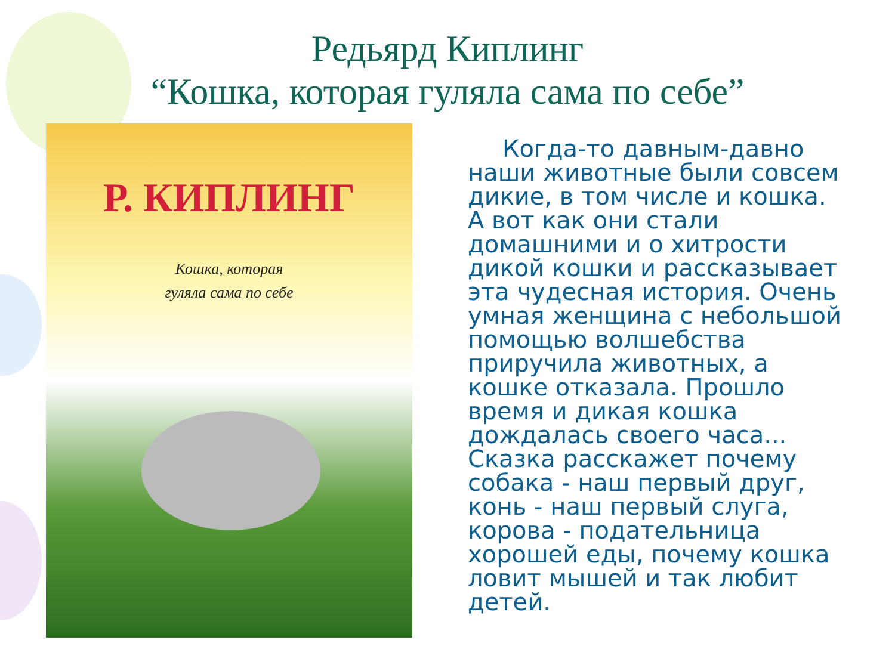Редьярд Киплинг
“Кошка, которая гуляла сама по себе”
Р. КИПЛИНГ
Кошка, которая
гуляла сама по себе
Когда-то давным-давно наши животные были совсем дикие, в том числе и кошка. А вот как они стали домашними и о хитрости дикой кошки и рассказывает эта чудесная история. Очень умная женщина с небольшой помощью волшебства приручила животных, а кошке отказала. Прошло время и дикая кошка дождалась своего часа... Сказка расскажет почему собака - наш первый друг, конь - наш первый слуга, корова - подательница хорошей еды, почему кошка ловит мышей и так любит детей.